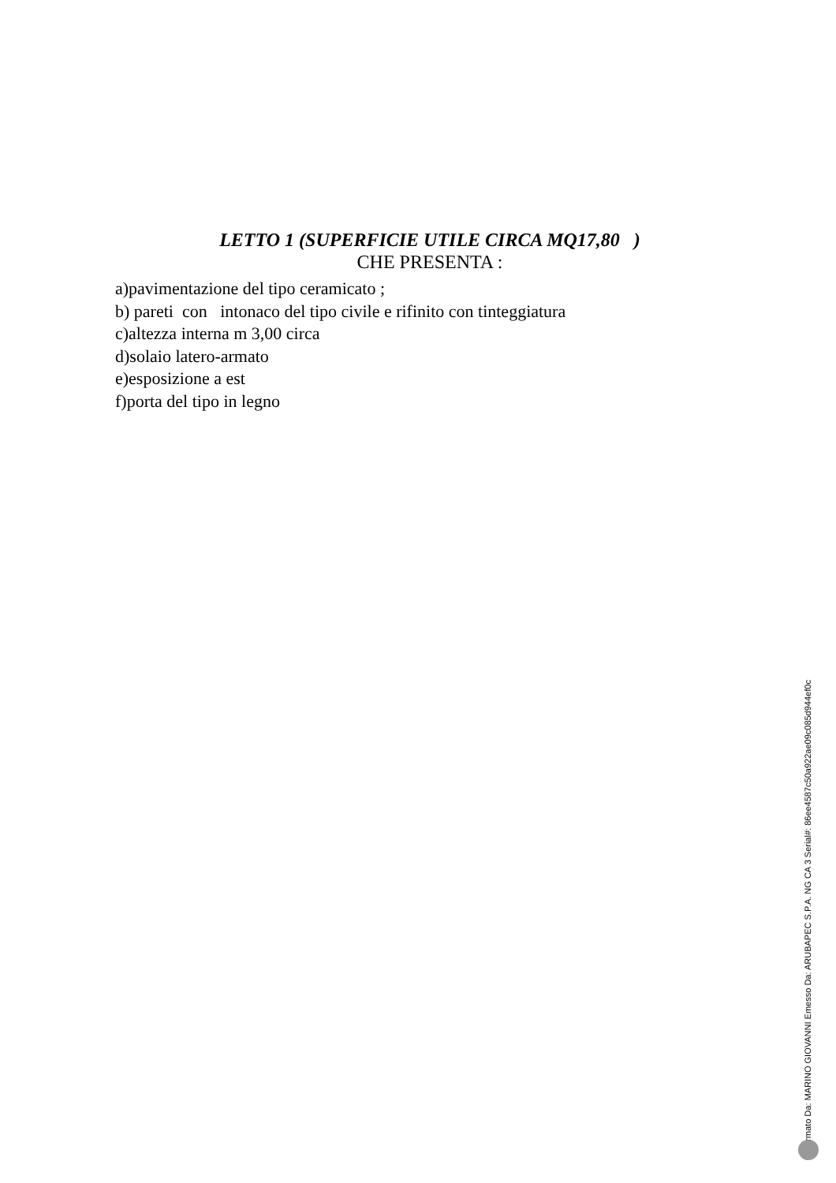LETTO 1 (SUPERFICIE UTILE CIRCA MQ17,80 )
CHE PRESENTA :
a)pavimentazione del tipo ceramicato ;
b) pareti con intonaco del tipo civile e rifinito con tinteggiatura
c)altezza interna m 3,00 circa
d)solaio latero-armato
e)esposizione a est
f)porta del tipo in legno
Firmato Da: MARINO GIOVANNI Emesso Da: ARUBAPEC S.P.A. NG CA 3 Serial#: 86ee4587c50a922ae09c085d944ef0c